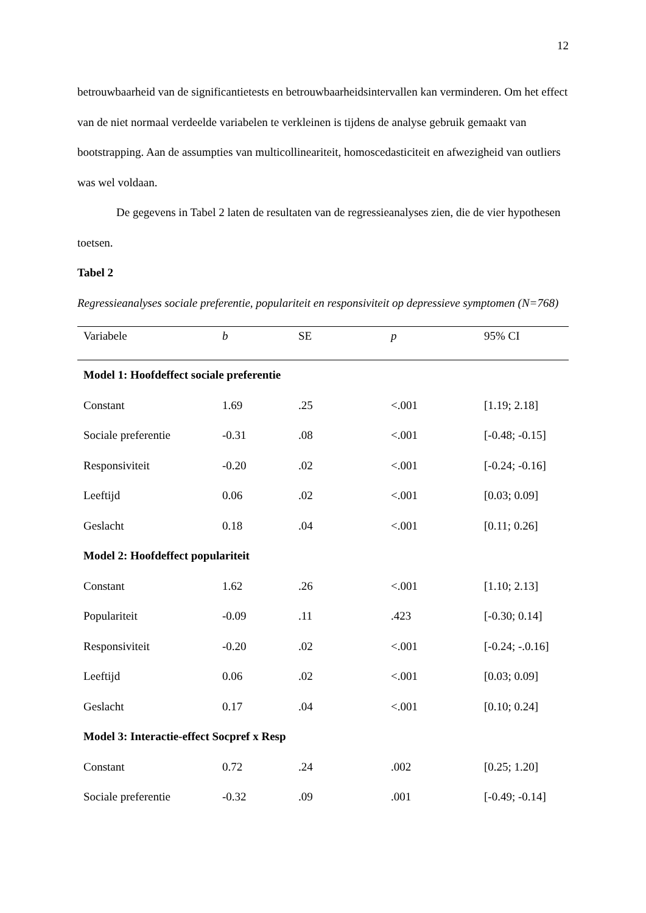12
betrouwbaarheid van de significantietests en betrouwbaarheidsintervallen kan verminderen. Om het effect van de niet normaal verdeelde variabelen te verkleinen is tijdens de analyse gebruik gemaakt van bootstrapping. Aan de assumpties van multicollineariteit, homoscedasticiteit en afwezigheid van outliers was wel voldaan.
De gegevens in Tabel 2 laten de resultaten van de regressieanalyses zien, die de vier hypothesen toetsen.
Tabel 2
Regressieanalyses sociale preferentie, populariteit en responsiviteit op depressieve symptomen (N=768)
| Variabele | b | SE | p | 95% CI |
| --- | --- | --- | --- | --- |
| Model 1: Hoofdeffect sociale preferentie | | | | |
| Constant | 1.69 | .25 | <.001 | [1.19; 2.18] |
| Sociale preferentie | -0.31 | .08 | <.001 | [-0.48; -0.15] |
| Responsiviteit | -0.20 | .02 | <.001 | [-0.24; -0.16] |
| Leeftijd | 0.06 | .02 | <.001 | [0.03; 0.09] |
| Geslacht | 0.18 | .04 | <.001 | [0.11; 0.26] |
| Model 2: Hoofdeffect populariteit | | | | |
| Constant | 1.62 | .26 | <.001 | [1.10; 2.13] |
| Populariteit | -0.09 | .11 | .423 | [-0.30; 0.14] |
| Responsiviteit | -0.20 | .02 | <.001 | [-0.24; -.0.16] |
| Leeftijd | 0.06 | .02 | <.001 | [0.03; 0.09] |
| Geslacht | 0.17 | .04 | <.001 | [0.10; 0.24] |
| Model 3: Interactie-effect Socpref x Resp | | | | |
| Constant | 0.72 | .24 | .002 | [0.25; 1.20] |
| Sociale preferentie | -0.32 | .09 | .001 | [-0.49; -0.14] |